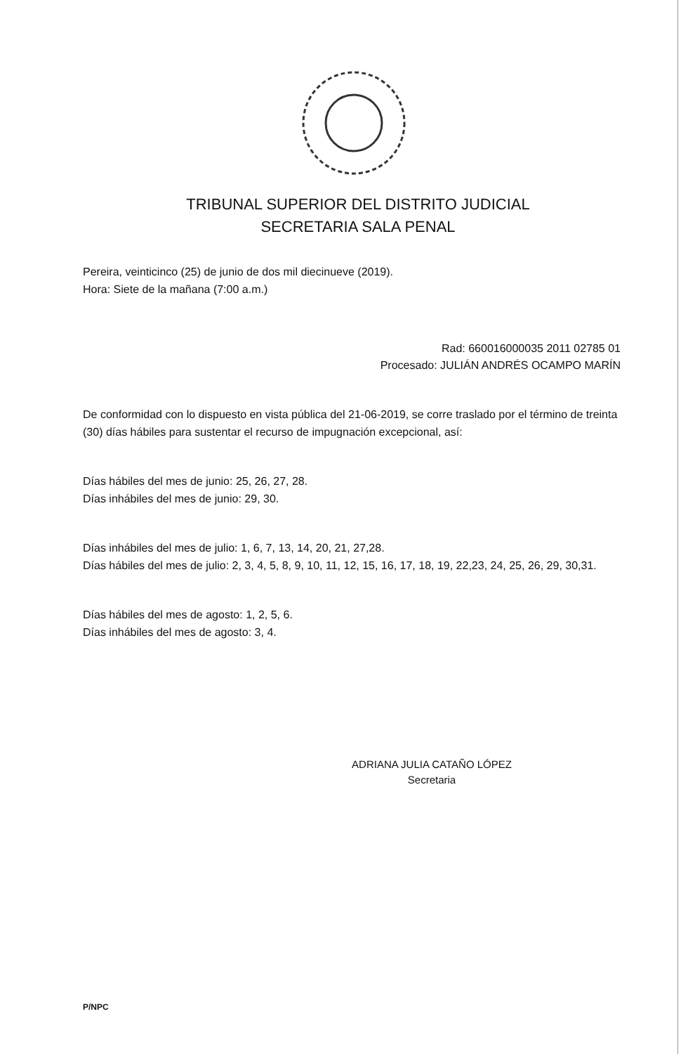TRIBUNAL SUPERIOR DEL DISTRITO JUDICIAL
SECRETARIA SALA PENAL
Pereira, veinticinco (25) de junio de dos mil diecinueve (2019).
Hora: Siete de la mañana (7:00 a.m.)
Rad: 660016000035 2011 02785 01
Procesado: JULIÁN ANDRÉS OCAMPO MARÍN
De conformidad con lo dispuesto en vista pública del 21-06-2019, se corre traslado por el término de treinta (30) días hábiles para sustentar el recurso de impugnación excepcional, así:
Días hábiles del mes de junio: 25, 26, 27, 28.
Días inhábiles del mes de junio: 29, 30.
Días inhábiles del mes de julio: 1, 6, 7, 13, 14, 20, 21, 27,28.
Días hábiles del mes de julio: 2, 3, 4, 5, 8, 9, 10, 11, 12, 15, 16, 17, 18, 19, 22,23, 24, 25, 26, 29, 30,31.
Días hábiles del mes de agosto: 1, 2, 5, 6.
Días inhábiles del mes de agosto: 3, 4.
ADRIANA JULIA CATAÑO LÓPEZ
Secretaria
P/NPC